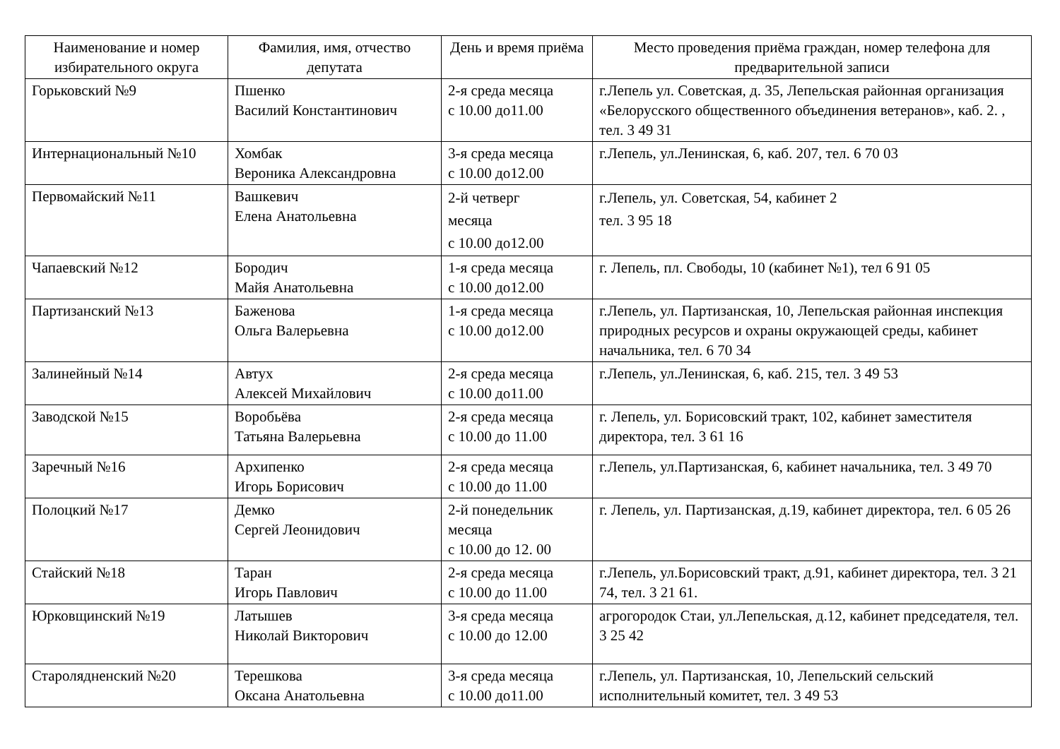| Наименование и номер избирательного округа | Фамилия, имя, отчество депутата | День и время приёма | Место проведения приёма граждан, номер телефона для предварительной записи |
| --- | --- | --- | --- |
| Горьковский №9 | Пшенко Василий Константинович | 2-я среда месяца с 10.00 до11.00 | г.Лепель ул. Советская, д. 35, Лепельская районная организация «Белорусского общественного объединения ветеранов», каб. 2. , тел. 3 49 31 |
| Интернациональный №10 | Хомбак Вероника Александровна | 3-я среда месяца с 10.00 до12.00 | г.Лепель, ул.Ленинская, 6, каб. 207, тел. 6 70 03 |
| Первомайский №11 | Вашкевич Елена Анатольевна | 2-й четверг месяца с 10.00 до12.00 | г.Лепель, ул. Советская, 54, кабинет 2 тел. 3 95 18 |
| Чапаевский №12 | Бородич Майя Анатольевна | 1-я среда месяца с 10.00 до12.00 | г. Лепель, пл. Свободы, 10 (кабинет №1), тел 6 91 05 |
| Партизанский №13 | Баженова Ольга Валерьевна | 1-я среда месяца с 10.00 до12.00 | г.Лепель, ул. Партизанская, 10, Лепельская районная инспекция природных ресурсов и охраны окружающей среды, кабинет начальника, тел. 6 70 34 |
| Залинейный №14 | Автух Алексей Михайлович | 2-я среда месяца с 10.00 до11.00 | г.Лепель, ул.Ленинская, 6, каб. 215, тел. 3 49 53 |
| Заводской №15 | Воробьёва Татьяна Валерьевна | 2-я среда месяца с 10.00 до 11.00 | г. Лепель, ул. Борисовский тракт, 102, кабинет заместителя директора, тел. 3 61 16 |
| Заречный №16 | Архипенко Игорь Борисович | 2-я среда месяца с 10.00 до 11.00 | г.Лепель, ул.Партизанская, 6, кабинет начальника, тел. 3 49 70 |
| Полоцкий №17 | Демко Сергей Леонидович | 2-й понедельник месяца с 10.00 до 12. 00 | г. Лепель, ул. Партизанская, д.19, кабинет директора, тел. 6 05 26 |
| Стайский №18 | Таран Игорь Павлович | 2-я среда месяца с 10.00 до 11.00 | г.Лепель, ул.Борисовский тракт, д.91, кабинет директора, тел. 3 21 74, тел. 3 21 61. |
| Юрковщинский №19 | Латышев Николай Викторович | 3-я среда месяца с 10.00 до 12.00 | агрогородок Стаи, ул.Лепельская, д.12, кабинет председателя, тел. 3 25 42 |
| Старолядненский №20 | Терешкова Оксана Анатольевна | 3-я среда месяца с 10.00 до11.00 | г.Лепель, ул. Партизанская, 10, Лепельский сельский исполнительный комитет, тел. 3 49 53 |